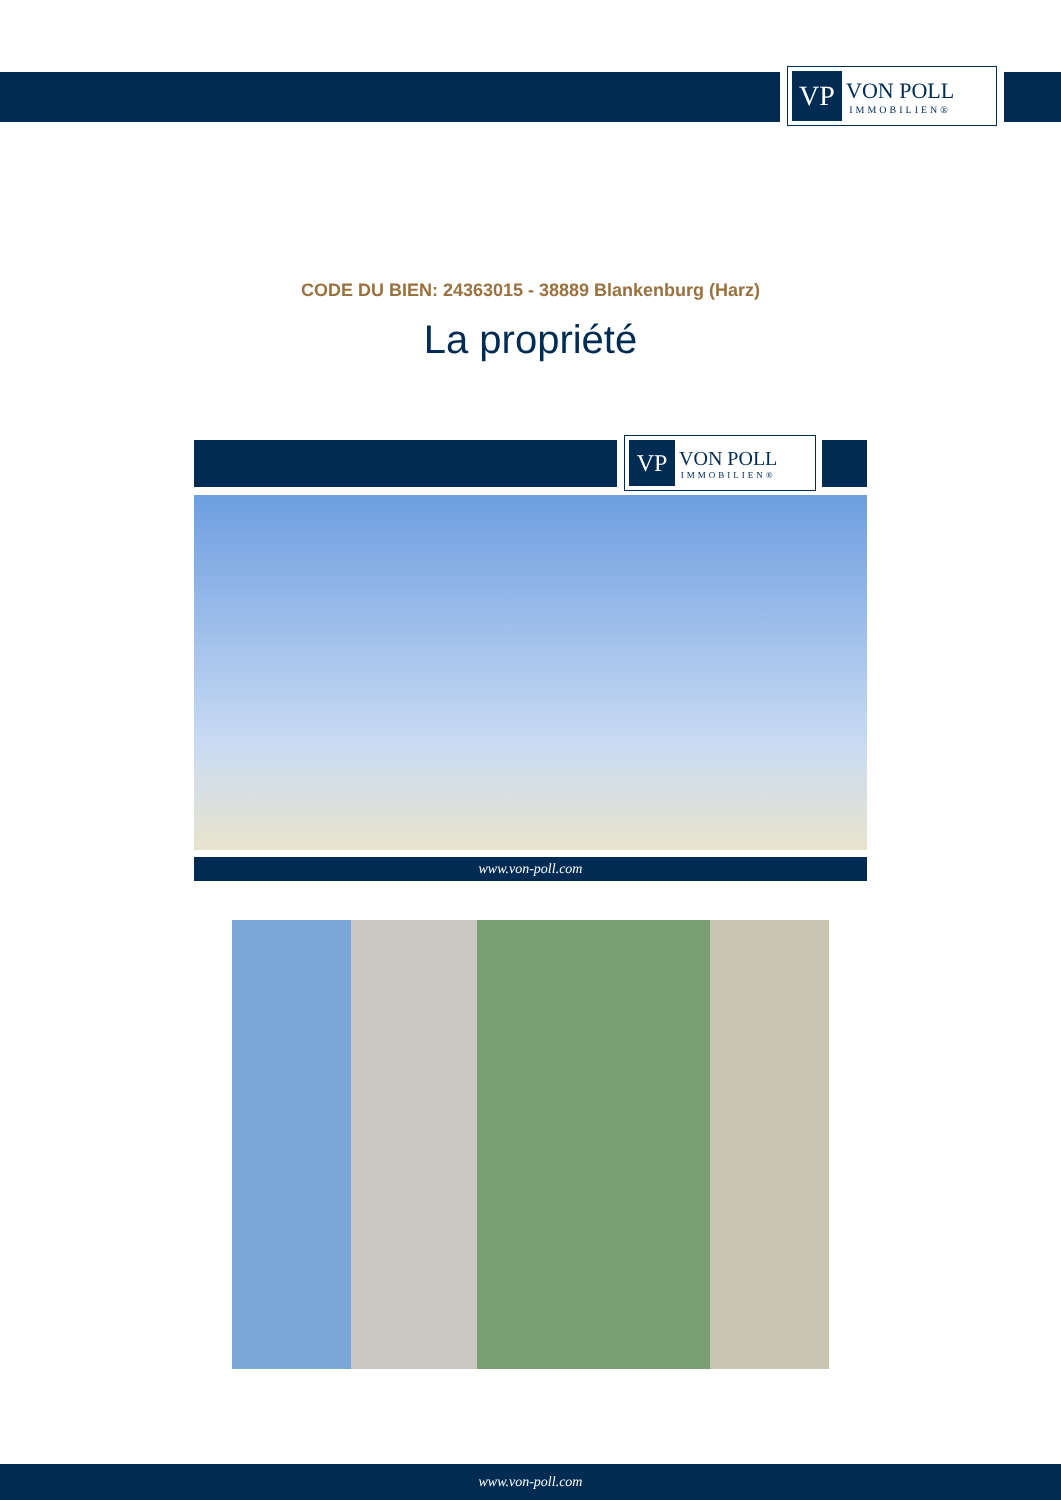VP
VON POLL
IMMOBILIEN®
CODE DU BIEN: 24363015 - 38889 Blankenburg (Harz)
La propriété
VP
VON POLL
IMMOBILIEN®
www.von-poll.com
www.von-poll.com